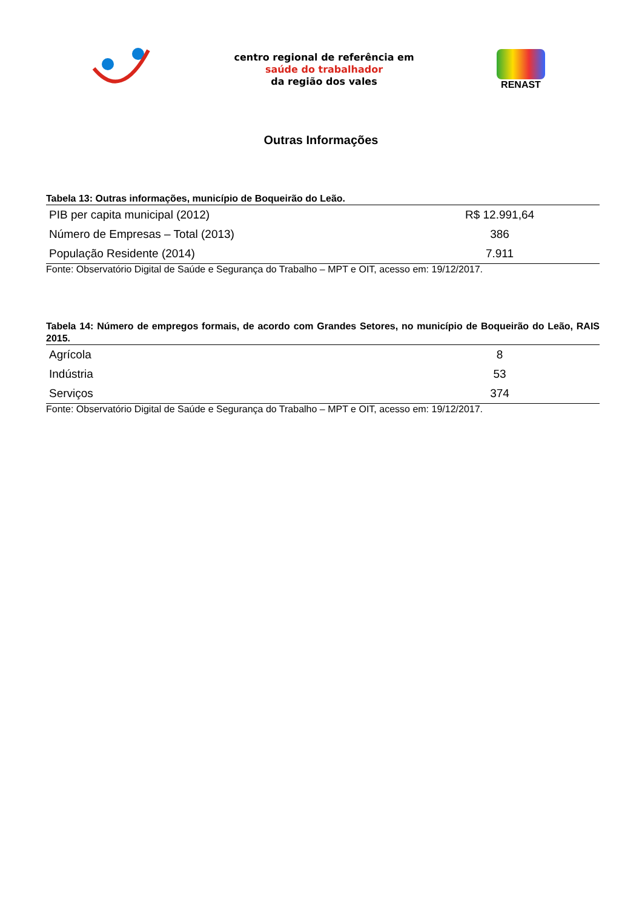centro regional de referência em
saúde do trabalhador
da região dos vales
RENAST
Outras Informações
Tabela 13: Outras informações, município de Boqueirão do Leão.
| PIB per capita municipal (2012) | R$ 12.991,64 |
| Número de Empresas – Total (2013) | 386 |
| População Residente (2014) | 7.911 |
Fonte: Observatório Digital de Saúde e Segurança do Trabalho – MPT e OIT, acesso em: 19/12/2017.
Tabela 14: Número de empregos formais, de acordo com Grandes Setores, no município de Boqueirão do Leão, RAIS 2015.
| Agrícola | 8 |
| Indústria | 53 |
| Serviços | 374 |
Fonte: Observatório Digital de Saúde e Segurança do Trabalho – MPT e OIT, acesso em: 19/12/2017.